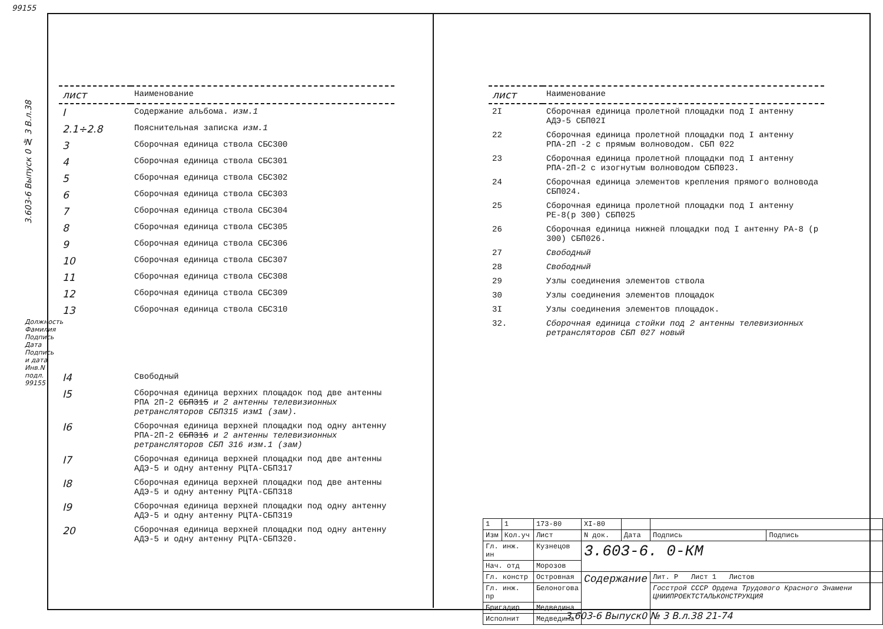99155
3.603-6 Выпуск 0 № 3 В.л.38
| лист | Наименование |
| --- | --- |
| I | Содержание альбома. изм.1 |
| 2.1÷2.8 | Пояснительная записка изм.1 |
| 3 | Сборочная единица ствола СБС300 |
| 4 | Сборочная единица ствола СБС301 |
| 5 | Сборочная единица ствола СБС302 |
| 6 | Сборочная единица ствола СБС303 |
| 7 | Сборочная единица ствола СБС304 |
| 8 | Сборочная единица ствола СБС305 |
| 9 | Сборочная единица ствола СБС306 |
| 10 | Сборочная единица ствола СБС307 |
| 11 | Сборочная единица ствола СБС308 |
| 12 | Сборочная единица ствола СБС309 |
| 13 | Сборочная единица ствола СБС310 |
| I4 | Свободный |
| I5 | Сборочная единица верхних площадок под две антенны РПА 2П-2 СБП315 и 2 антенны телевизионных ретрансляторов СБП315 изм1 (зам). |
| I6 | Сборочная единица верхней площадки под одну антенну РПА-2П-2 СБП316 и 2 антенны телевизионных ретрансляторов СБП 316 изм.1 (зам) |
| I7 | Сборочная единица верхней площадки под две антенны АДЭ-5 и одну антенну РЦТА-СБП317 |
| I8 | Сборочная единица верхней площадки под две антенны АДЭ-5 и одну антенну РЦТА-СБП318 |
| I9 | Сборочная единица верхней площадки под одну антенну АДЭ-5 и одну антенну РЦТА-СБП319 |
| 20 | Сборочная единица верхней площадки под одну антенну АДЭ-5 и одну антенну РЦТА-СБП320. |
| лист | Наименование |
| --- | --- |
| 2I | Сборочная единица пролетной площадки под I антенну АДЭ-5 СБП02I |
| 22 | Сборочная единица пролетной площадки под I антенну РПА-2П -2 с прямым волноводом. СБП 022 |
| 23 | Сборочная единица пролетной площадки под I антенну РПА-2П-2 с изогнутым волноводом СБП023. |
| 24 | Сборочная единица элементов крепления прямого волновода СБП024. |
| 25 | Сборочная единица пролетной площадки под I антенну РЕ-8(р 300) СБП025 |
| 26 | Сборочная единица нижней площадки под I антенну РА-8 (р 300) СБП026. |
| 27 | Свободный |
| 28 | Свободный |
| 29 | Узлы соединения элементов ствола |
| 30 | Узлы соединения элементов площадок |
| 3I | Узлы соединения элементов площадок. |
| 32. | Сборочная единица стойки под 2 антенны телевизионных ретрансляторов СБП 027 новый |
| 1 | 1 | 173-80 | XI-80 | | | |
| Изм | Кол.уч | Лист | N док. | Дата | Подпись | Подпись |
| Гл. инж. ин | | Кузнецов | 3.603-6. 0-КМ | | | |
| Нач. отд | | Морозов | | | | |
| Гл. констр | | Островная | Содержание | | Лит. P Лист 1 Листов | |
| Гл. инж. пр | | Белоногова | | | Госстрой СССР Ордена Трудового Красного Знамени ЦНИИПРОЕКТСТАЛЬКОНСТРУКЦИЯ | |
| Бригадир | | Медведина | | | | |
| Исполнит | | Медведина | | | | |
3.603-6 Выпуск0 № 3 В.л.38 21-74
Должность Фамилия Подпись Дата Подпись и дата Инв.N подл. 99155